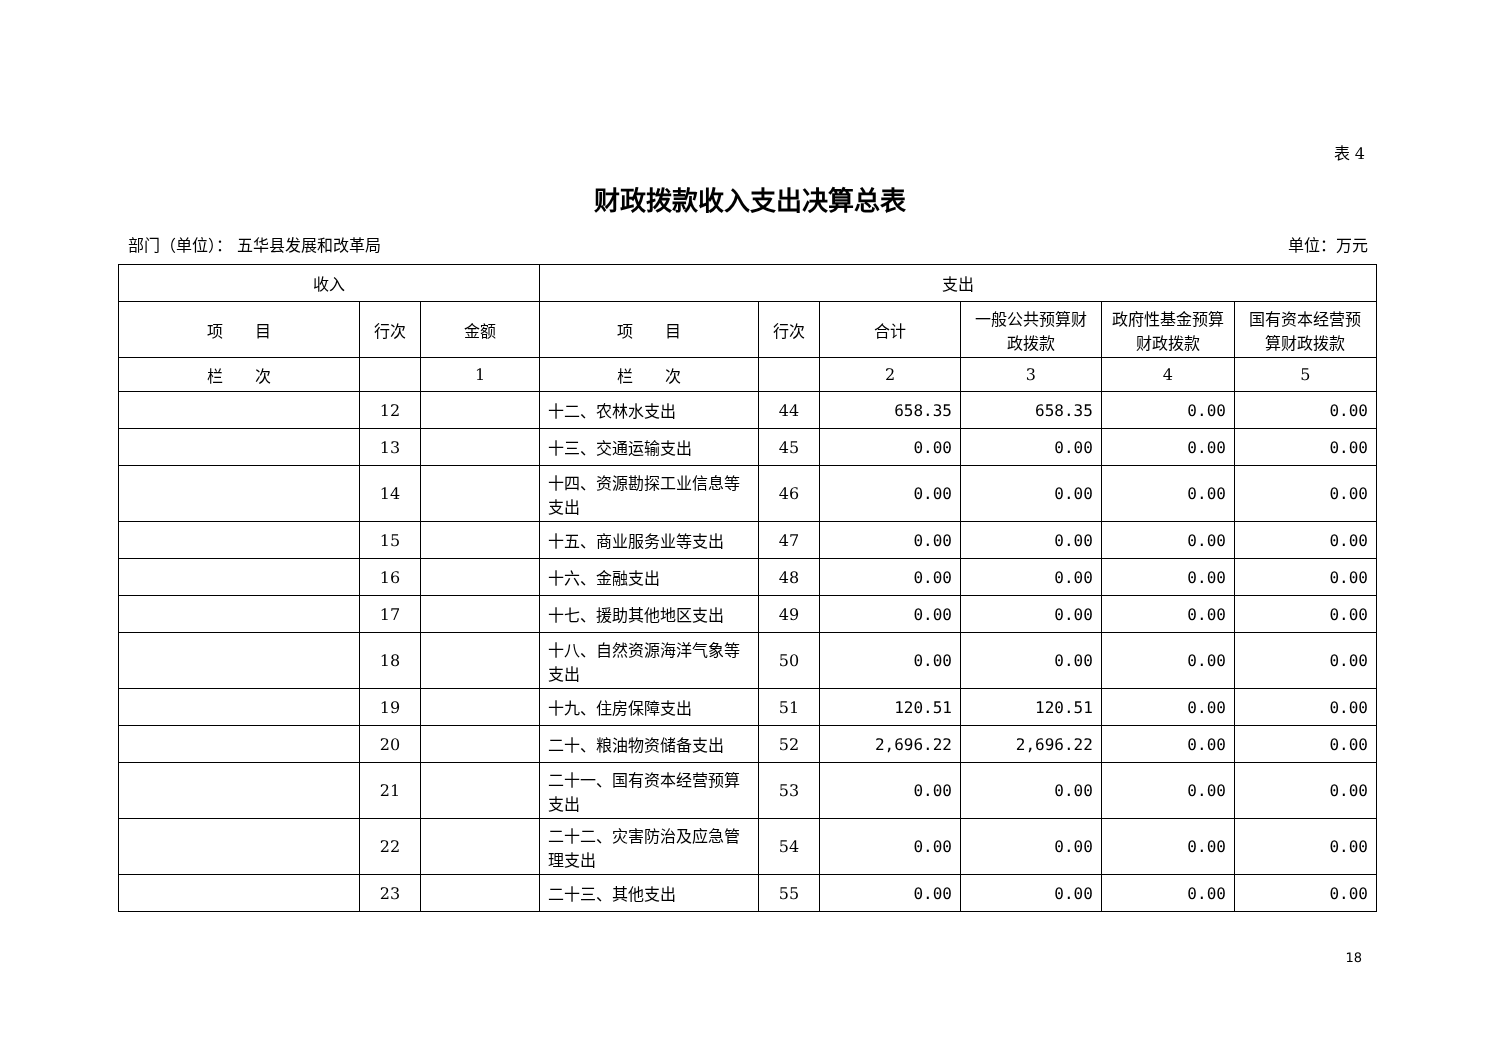表 4
财政拨款收入支出决算总表
部门（单位）： 五华县发展和改革局 单位：万元
| 收入 | | | 支出 | | | | | |
| --- | --- | --- | --- | --- | --- | --- | --- | --- |
| 项 目 | 行次 | 金额 | 项 目 | 行次 | 合计 | 一般公共预算财政拨款 | 政府性基金预算财政拨款 | 国有资本经营预算财政拨款 |
| 栏 次 | | 1 | 栏 次 | | 2 | 3 | 4 | 5 |
| | 12 | | 十二、农林水支出 | 44 | 658.35 | 658.35 | 0.00 | 0.00 |
| | 13 | | 十三、交通运输支出 | 45 | 0.00 | 0.00 | 0.00 | 0.00 |
| | 14 | | 十四、资源勘探工业信息等支出 | 46 | 0.00 | 0.00 | 0.00 | 0.00 |
| | 15 | | 十五、商业服务业等支出 | 47 | 0.00 | 0.00 | 0.00 | 0.00 |
| | 16 | | 十六、金融支出 | 48 | 0.00 | 0.00 | 0.00 | 0.00 |
| | 17 | | 十七、援助其他地区支出 | 49 | 0.00 | 0.00 | 0.00 | 0.00 |
| | 18 | | 十八、自然资源海洋气象等支出 | 50 | 0.00 | 0.00 | 0.00 | 0.00 |
| | 19 | | 十九、住房保障支出 | 51 | 120.51 | 120.51 | 0.00 | 0.00 |
| | 20 | | 二十、粮油物资储备支出 | 52 | 2,696.22 | 2,696.22 | 0.00 | 0.00 |
| | 21 | | 二十一、国有资本经营预算支出 | 53 | 0.00 | 0.00 | 0.00 | 0.00 |
| | 22 | | 二十二、灾害防治及应急管理支出 | 54 | 0.00 | 0.00 | 0.00 | 0.00 |
| | 23 | | 二十三、其他支出 | 55 | 0.00 | 0.00 | 0.00 | 0.00 |
18